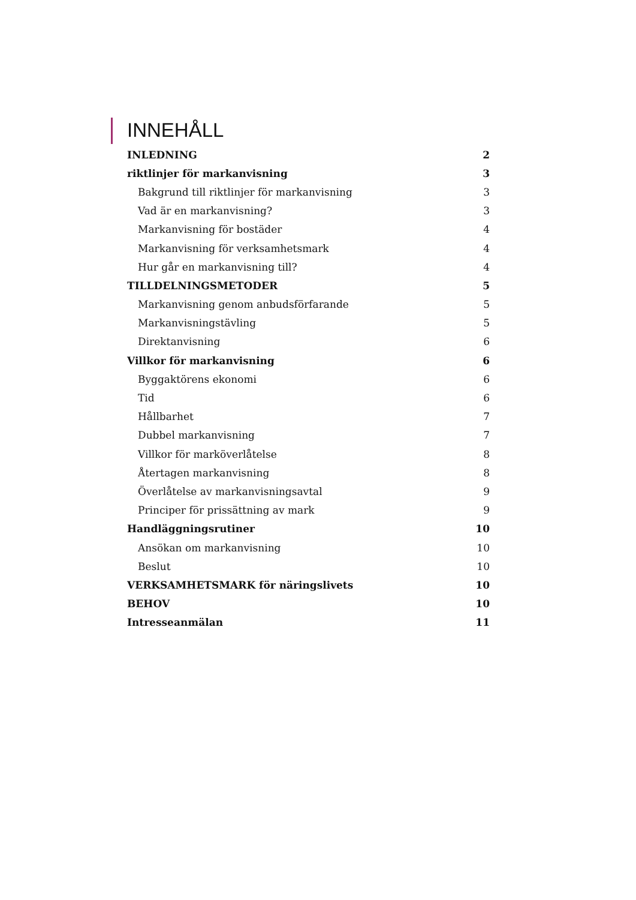INNEHÅLL
INLEDNING 2
riktlinjer för markanvisning 3
Bakgrund till riktlinjer för markanvisning 3
Vad är en markanvisning? 3
Markanvisning för bostäder 4
Markanvisning för verksamhetsmark 4
Hur går en markanvisning till? 4
TILLDELNINGSMETODER 5
Markanvisning genom anbudsförfarande 5
Markanvisningstävling 5
Direktanvisning 6
Villkor för markanvisning 6
Byggaktörens ekonomi 6
Tid 6
Hållbarhet 7
Dubbel markanvisning 7
Villkor för marköverlåtelse 8
Återtagen markanvisning 8
Överlåtelse av markanvisningsavtal 9
Principer för prissättning av mark 9
Handläggningsrutiner 10
Ansökan om markanvisning 10
Beslut 10
VERKSAMHETSMARK för näringslivets 10
BEHOV 10
Intresseanmälan 11